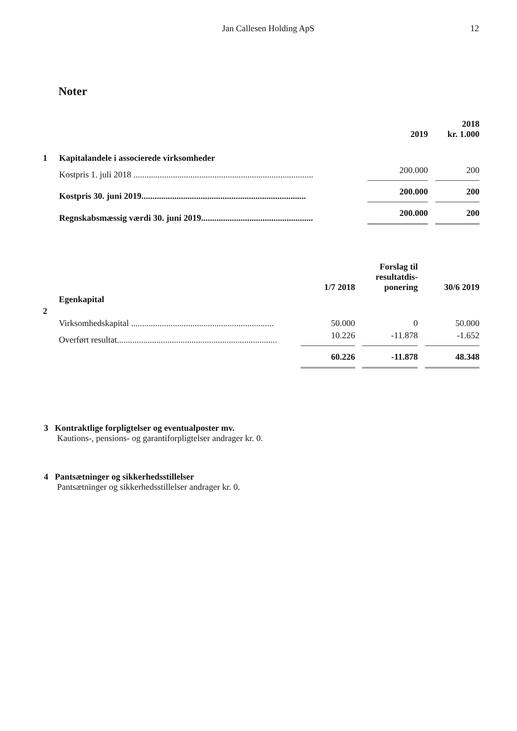Jan Callesen Holding ApS
12
Noter
| | | 2019 | | 2018 kr. 1.000 |
| 1 | Kapitalandele i associerede virksomheder | | | |
| | Kostpris 1. juli 2018 .................................................................................. | 200.000 | | 200 |
| | Kostpris 30. juni 2019........................................................................... | 200.000 | | 200 |
| | Regnskabsmæssig værdi 30. juni 2019................................................... | 200.000 | | 200 |
| | | 1/7 2018 | | Forslag til resultatdis- ponering | | 30/6 2019 |
| 2 | Egenkapital | | | | | |
| | Virksomhedskapital ................................................................. | 50.000 | | 0 | | 50.000 |
| | Overført resultat......................................................................... | 10.226 | | -11.878 | | -1.652 |
| | | 60.226 | | -11.878 | | 48.348 |
3 Kontraktlige forpligtelser og eventualposter mv.
Kautions-, pensions- og garantiforpligtelser andrager kr. 0.
4 Pantsætninger og sikkerhedsstillelser
Pantsætninger og sikkerhedsstillelser andrager kr. 0.